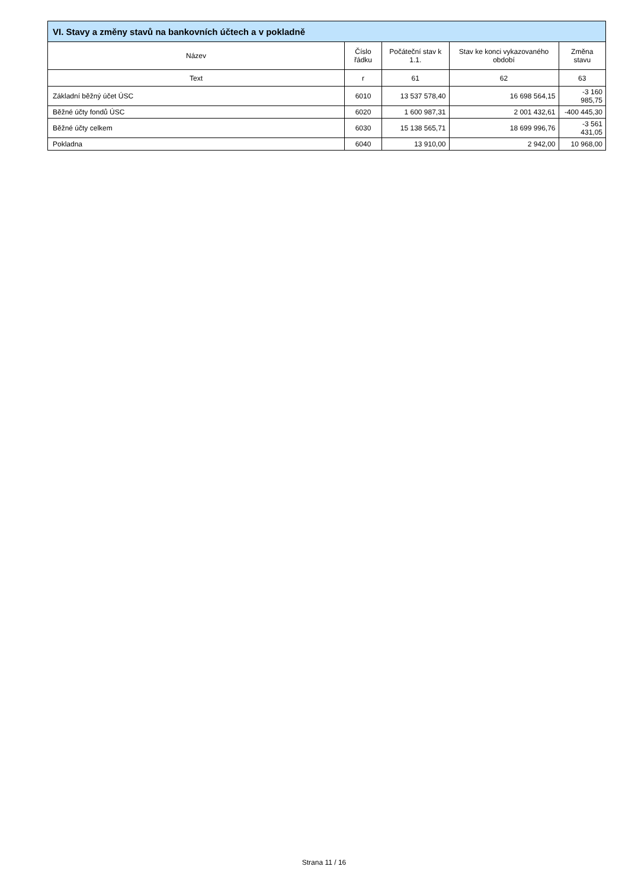| VI. Stavy a změny stavů na bankovních účtech a v pokladně | | | | |
| --- | --- | --- | --- | --- |
| Název | Číslo řádku | Počáteční stav k 1.1. | Stav ke konci vykazovaného období | Změna stavu |
| Text | r | 61 | 62 | 63 |
| Základní běžný účet ÚSC | 6010 | 13 537 578,40 | 16 698 564,15 | -3 160 985,75 |
| Běžné účty fondů ÚSC | 6020 | 1 600 987,31 | 2 001 432,61 | -400 445,30 |
| Běžné účty celkem | 6030 | 15 138 565,71 | 18 699 996,76 | -3 561 431,05 |
| Pokladna | 6040 | 13 910,00 | 2 942,00 | 10 968,00 |
Strana 11 / 16